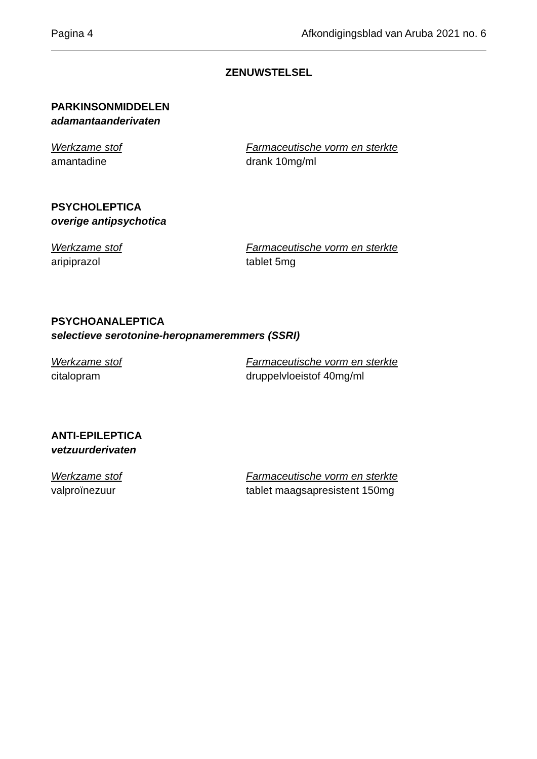Pagina 4 Afkondigingsblad van Aruba 2021 no. 6
ZENUWSTELSEL
PARKINSONMIDDELEN
adamantaanderivaten
Werkzame stof Farmaceutische vorm en sterkte
amantadine drank 10mg/ml
PSYCHOLEPTICA
overige antipsychotica
Werkzame stof Farmaceutische vorm en sterkte
aripiprazol tablet 5mg
PSYCHOANALEPTICA
selectieve serotonine-heropnameremmers (SSRI)
Werkzame stof Farmaceutische vorm en sterkte
citalopram druppelvloeistof 40mg/ml
ANTI-EPILEPTICA
vetzuurderivaten
Werkzame stof Farmaceutische vorm en sterkte
valproïnezuur tablet maagsapresistent 150mg